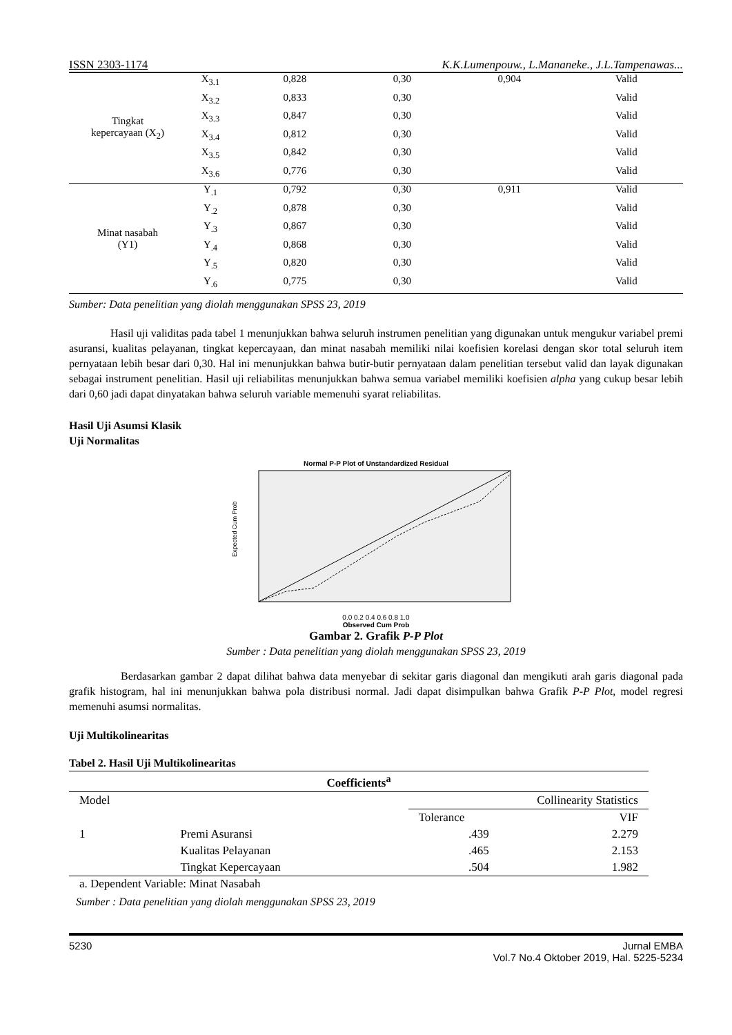ISSN 2303-1174 K.K.Lumenpouw., L.Mananeke., J.L.Tampenawas...
| Tingkat kepercayaan (X<sub>2</sub>) | X<sub>3.1</sub> | 0,828 | 0,30 | 0,904 | Valid |
| | X<sub>3.2</sub> | 0,833 | 0,30 | | Valid |
| | X<sub>3.3</sub> | 0,847 | 0,30 | | Valid |
| | X<sub>3.4</sub> | 0,812 | 0,30 | | Valid |
| | X<sub>3.5</sub> | 0,842 | 0,30 | | Valid |
| | X<sub>3.6</sub> | 0,776 | 0,30 | | Valid |
| Minat nasabah (Y1) | Y<sub>.1</sub> | 0,792 | 0,30 | 0,911 | Valid |
| | Y<sub>.2</sub> | 0,878 | 0,30 | | Valid |
| | Y<sub>.3</sub> | 0,867 | 0,30 | | Valid |
| | Y<sub>.4</sub> | 0,868 | 0,30 | | Valid |
| | Y<sub>.5</sub> | 0,820 | 0,30 | | Valid |
| | Y<sub>.6</sub> | 0,775 | 0,30 | | Valid |
Sumber: Data penelitian yang diolah menggunakan SPSS 23, 2019
Hasil uji validitas pada tabel 1 menunjukkan bahwa seluruh instrumen penelitian yang digunakan untuk mengukur variabel premi asuransi, kualitas pelayanan, tingkat kepercayaan, dan minat nasabah memiliki nilai koefisien korelasi dengan skor total seluruh item pernyataan lebih besar dari 0,30. Hal ini menunjukkan bahwa butir-butir pernyataan dalam penelitian tersebut valid dan layak digunakan sebagai instrument penelitian. Hasil uji reliabilitas menunjukkan bahwa semua variabel memiliki koefisien alpha yang cukup besar lebih dari 0,60 jadi dapat dinyatakan bahwa seluruh variable memenuhi syarat reliabilitas.
Hasil Uji Asumsi Klasik
Uji Normalitas
Normal P-P Plot of Unstandardized Residual
Expected Cum Prob
0.0 0.2 0.4 0.6 0.8 1.0
Observed Cum Prob
Gambar 2. Grafik P-P Plot
Sumber : Data penelitian yang diolah menggunakan SPSS 23, 2019
Berdasarkan gambar 2 dapat dilihat bahwa data menyebar di sekitar garis diagonal dan mengikuti arah garis diagonal pada grafik histogram, hal ini menunjukkan bahwa pola distribusi normal. Jadi dapat disimpulkan bahwa Grafik P-P Plot, model regresi memenuhi asumsi normalitas.
Uji Multikolinearitas
Tabel 2. Hasil Uji Multikolinearitas
| Coefficients<sup>a</sup> | | | |
| --- | --- | --- | --- |
| Model | | Collinearity Statistics | |
| | | Tolerance | VIF |
| 1 | Premi Asuransi | .439 | 2.279 |
| | Kualitas Pelayanan | .465 | 2.153 |
| | Tingkat Kepercayaan | .504 | 1.982 |
a. Dependent Variable: Minat Nasabah
Sumber : Data penelitian yang diolah menggunakan SPSS 23, 2019
5230 Jurnal EMBA
Vol.7 No.4 Oktober 2019, Hal. 5225-5234